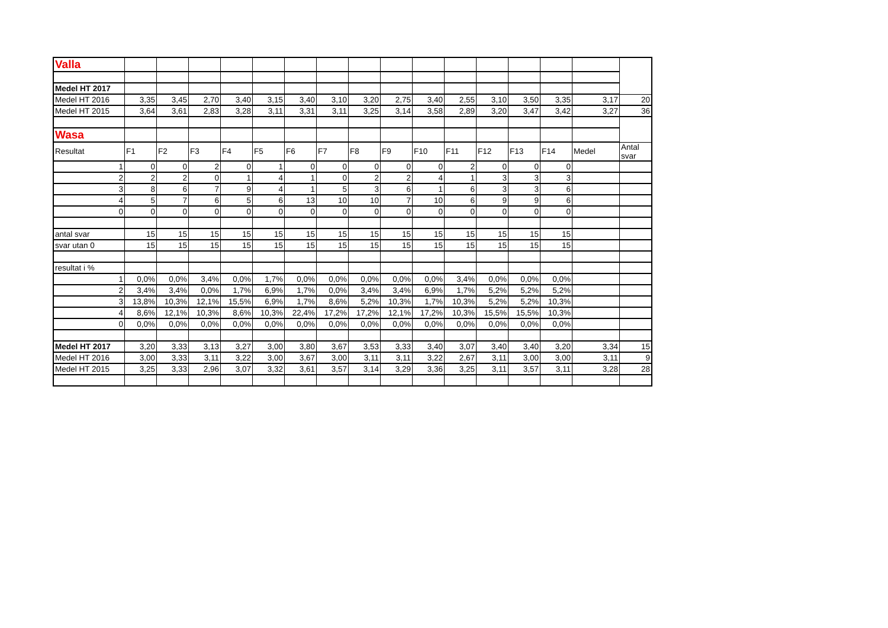| Valla | | | | | | | | | | | | | | | | |
| Medel HT 2017 | | | | | | | | | | | | | | | | |
| Medel HT 2016 | 3,35 | 3,45 | 2,70 | 3,40 | 3,15 | 3,40 | 3,10 | 3,20 | 2,75 | 3,40 | 2,55 | 3,10 | 3,50 | 3,35 | 3,17 | 20 |
| Medel HT 2015 | 3,64 | 3,61 | 2,83 | 3,28 | 3,11 | 3,31 | 3,11 | 3,25 | 3,14 | 3,58 | 2,89 | 3,20 | 3,47 | 3,42 | 3,27 | 36 |
| Wasa | | | | | | | | | | | | | | | | |
| Resultat | F1 | F2 | F3 | F4 | F5 | F6 | F7 | F8 | F9 | F10 | F11 | F12 | F13 | F14 | Medel | Antal svar |
| 1 | 0 | 0 | 2 | 0 | 1 | 0 | 0 | 0 | 0 | 0 | 2 | 0 | 0 | 0 | | |
| 2 | 2 | 2 | 0 | 1 | 4 | 1 | 0 | 2 | 2 | 4 | 1 | 3 | 3 | 3 | | |
| 3 | 8 | 6 | 7 | 9 | 4 | 1 | 5 | 3 | 6 | 1 | 6 | 3 | 3 | 6 | | |
| 4 | 5 | 7 | 6 | 5 | 6 | 13 | 10 | 10 | 7 | 10 | 6 | 9 | 9 | 6 | | |
| 0 | 0 | 0 | 0 | 0 | 0 | 0 | 0 | 0 | 0 | 0 | 0 | 0 | 0 | 0 | | |
| antal svar | 15 | 15 | 15 | 15 | 15 | 15 | 15 | 15 | 15 | 15 | 15 | 15 | 15 | 15 | | |
| svar utan 0 | 15 | 15 | 15 | 15 | 15 | 15 | 15 | 15 | 15 | 15 | 15 | 15 | 15 | 15 | | |
| resultat i % | | | | | | | | | | | | | | | | |
| 1 | 0,0% | 0,0% | 3,4% | 0,0% | 1,7% | 0,0% | 0,0% | 0,0% | 0,0% | 0,0% | 3,4% | 0,0% | 0,0% | 0,0% | | |
| 2 | 3,4% | 3,4% | 0,0% | 1,7% | 6,9% | 1,7% | 0,0% | 3,4% | 3,4% | 6,9% | 1,7% | 5,2% | 5,2% | 5,2% | | |
| 3 | 13,8% | 10,3% | 12,1% | 15,5% | 6,9% | 1,7% | 8,6% | 5,2% | 10,3% | 1,7% | 10,3% | 5,2% | 5,2% | 10,3% | | |
| 4 | 8,6% | 12,1% | 10,3% | 8,6% | 10,3% | 22,4% | 17,2% | 17,2% | 12,1% | 17,2% | 10,3% | 15,5% | 15,5% | 10,3% | | |
| 0 | 0,0% | 0,0% | 0,0% | 0,0% | 0,0% | 0,0% | 0,0% | 0,0% | 0,0% | 0,0% | 0,0% | 0,0% | 0,0% | 0,0% | | |
| Medel HT 2017 | 3,20 | 3,33 | 3,13 | 3,27 | 3,00 | 3,80 | 3,67 | 3,53 | 3,33 | 3,40 | 3,07 | 3,40 | 3,40 | 3,20 | 3,34 | 15 |
| Medel HT 2016 | 3,00 | 3,33 | 3,11 | 3,22 | 3,00 | 3,67 | 3,00 | 3,11 | 3,11 | 3,22 | 2,67 | 3,11 | 3,00 | 3,00 | 3,11 | 9 |
| Medel HT 2015 | 3,25 | 3,33 | 2,96 | 3,07 | 3,32 | 3,61 | 3,57 | 3,14 | 3,29 | 3,36 | 3,25 | 3,11 | 3,57 | 3,11 | 3,28 | 28 |